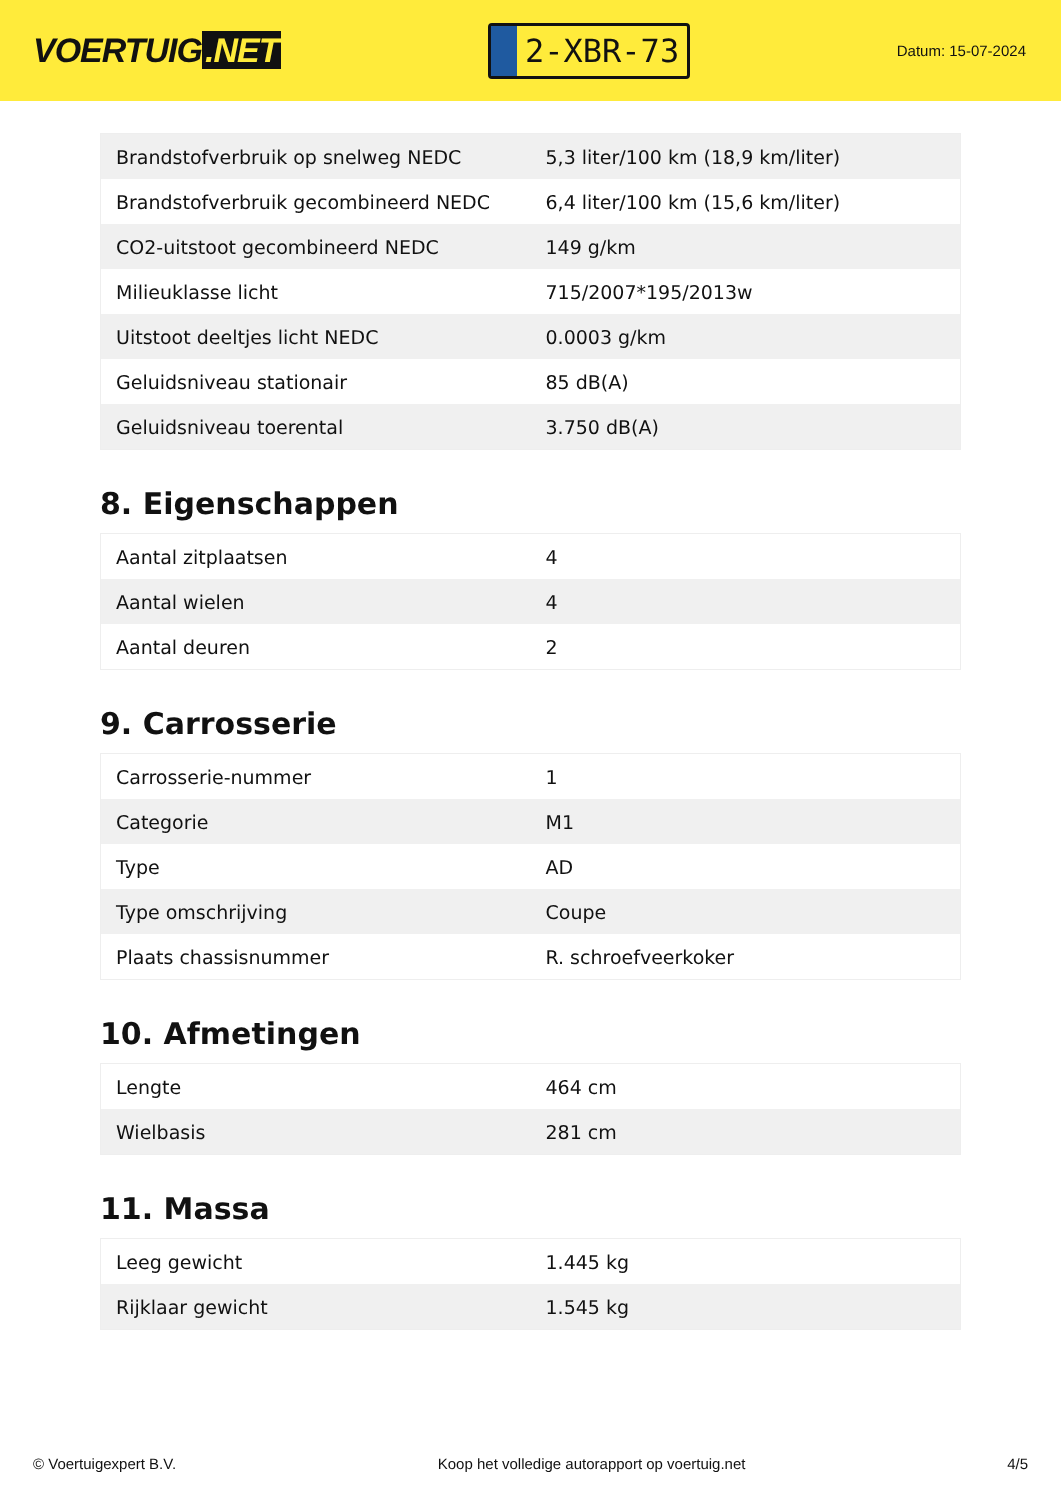VOERTUIG.NET
2-XBR-73
Datum: 15-07-2024
| Brandstofverbruik op snelweg NEDC | 5,3 liter/100 km (18,9 km/liter) |
| Brandstofverbruik gecombineerd NEDC | 6,4 liter/100 km (15,6 km/liter) |
| CO2-uitstoot gecombineerd NEDC | 149 g/km |
| Milieuklasse licht | 715/2007*195/2013w |
| Uitstoot deeltjes licht NEDC | 0.0003 g/km |
| Geluidsniveau stationair | 85 dB(A) |
| Geluidsniveau toerental | 3.750 dB(A) |
8. Eigenschappen
| Aantal zitplaatsen | 4 |
| Aantal wielen | 4 |
| Aantal deuren | 2 |
9. Carrosserie
| Carrosserie-nummer | 1 |
| Categorie | M1 |
| Type | AD |
| Type omschrijving | Coupe |
| Plaats chassisnummer | R. schroefveerkoker |
10. Afmetingen
| Lengte | 464 cm |
| Wielbasis | 281 cm |
11. Massa
| Leeg gewicht | 1.445 kg |
| Rijklaar gewicht | 1.545 kg |
© Voertuigexpert B.V. Koop het volledige autorapport op voertuig.net 4/5